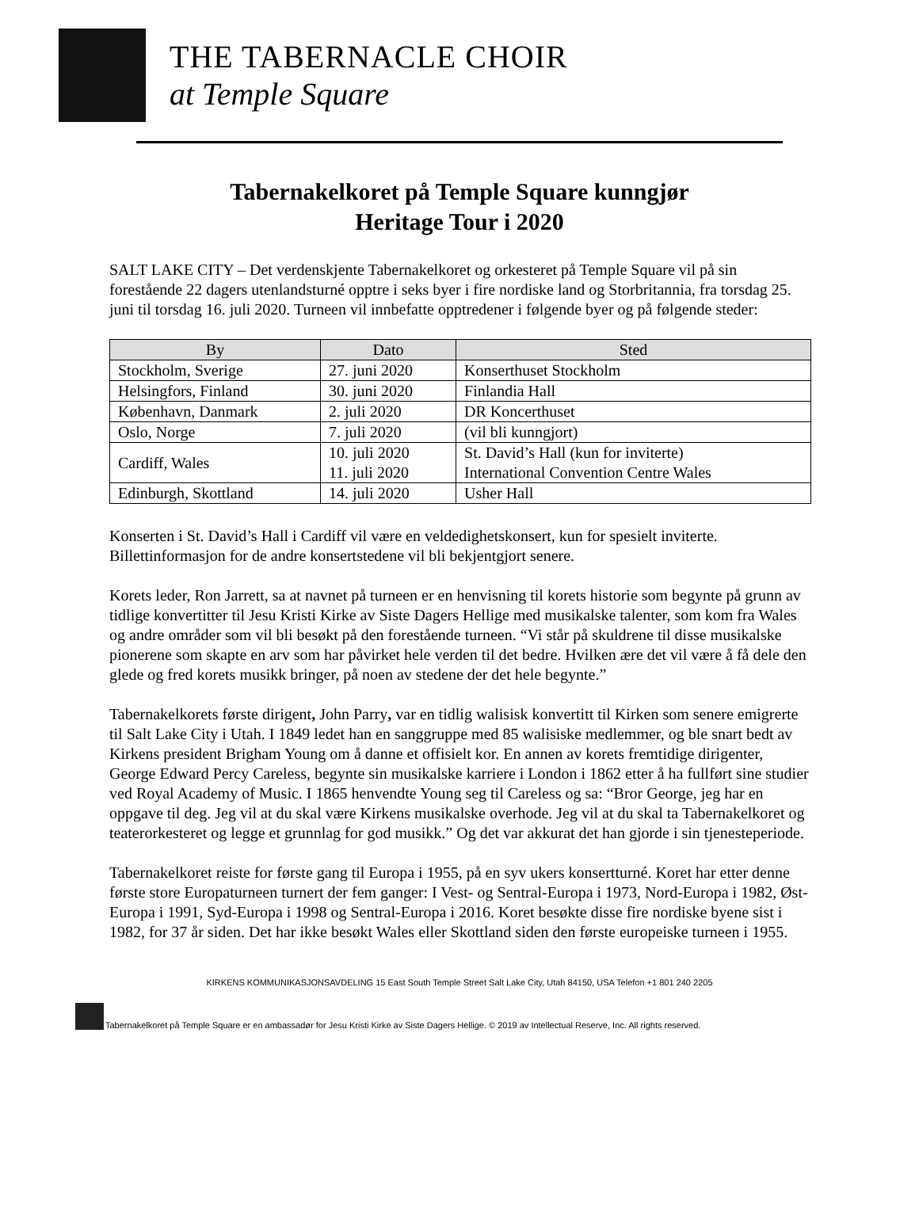THE TABERNACLE CHOIR
at Temple Square
Tabernakelkoret på Temple Square kunngjør
Heritage Tour i 2020
SALT LAKE CITY – Det verdenskjente Tabernakelkoret og orkesteret på Temple Square vil på sin forestående 22 dagers utenlandsturné opptre i seks byer i fire nordiske land og Storbritannia, fra torsdag 25. juni til torsdag 16. juli 2020. Turneen vil innbefatte opptredener i følgende byer og på følgende steder:
| By | Dato | Sted |
| --- | --- | --- |
| Stockholm, Sverige | 27. juni 2020 | Konserthuset Stockholm |
| Helsingfors, Finland | 30. juni 2020 | Finlandia Hall |
| København, Danmark | 2. juli 2020 | DR Koncerthuset |
| Oslo, Norge | 7. juli 2020 | (vil bli kunngjort) |
| Cardiff, Wales | 10. juli 2020 11. juli 2020 | St. David’s Hall (kun for inviterte) International Convention Centre Wales |
| Edinburgh, Skottland | 14. juli 2020 | Usher Hall |
Konserten i St. David’s Hall i Cardiff vil være en veldedighetskonsert, kun for spesielt inviterte. Billettinformasjon for de andre konsertstedene vil bli bekjentgjort senere.
Korets leder, Ron Jarrett, sa at navnet på turneen er en henvisning til korets historie som begynte på grunn av tidlige konvertitter til Jesu Kristi Kirke av Siste Dagers Hellige med musikalske talenter, som kom fra Wales og andre områder som vil bli besøkt på den forestående turneen. “Vi står på skuldrene til disse musikalske pionerene som skapte en arv som har påvirket hele verden til det bedre. Hvilken ære det vil være å få dele den glede og fred korets musikk bringer, på noen av stedene der det hele begynte.”
Tabernakelkorets første dirigent, John Parry, var en tidlig walisisk konvertitt til Kirken som senere emigrerte til Salt Lake City i Utah. I 1849 ledet han en sanggruppe med 85 walisiske medlemmer, og ble snart bedt av Kirkens president Brigham Young om å danne et offisielt kor. En annen av korets fremtidige dirigenter, George Edward Percy Careless, begynte sin musikalske karriere i London i 1862 etter å ha fullført sine studier ved Royal Academy of Music. I 1865 henvendte Young seg til Careless og sa: “Bror George, jeg har en oppgave til deg. Jeg vil at du skal være Kirkens musikalske overhode. Jeg vil at du skal ta Tabernakelkoret og teaterorkesteret og legge et grunnlag for god musikk.” Og det var akkurat det han gjorde i sin tjenesteperiode.
Tabernakelkoret reiste for første gang til Europa i 1955, på en syv ukers konsertturné. Koret har etter denne første store Europaturneen turnert der fem ganger: I Vest- og Sentral-Europa i 1973, Nord-Europa i 1982, Øst-Europa i 1991, Syd-Europa i 1998 og Sentral-Europa i 2016. Koret besøkte disse fire nordiske byene sist i 1982, for 37 år siden. Det har ikke besøkt Wales eller Skottland siden den første europeiske turneen i 1955.
KIRKENS KOMMUNIKASJONSAVDELING 15 East South Temple Street Salt Lake City, Utah 84150, USA Telefon +1 801 240 2205
Tabernakelkoret på Temple Square er en ambassadør for Jesu Kristi Kirke av Siste Dagers Hellige. © 2019 av Intellectual Reserve, Inc. All rights reserved.